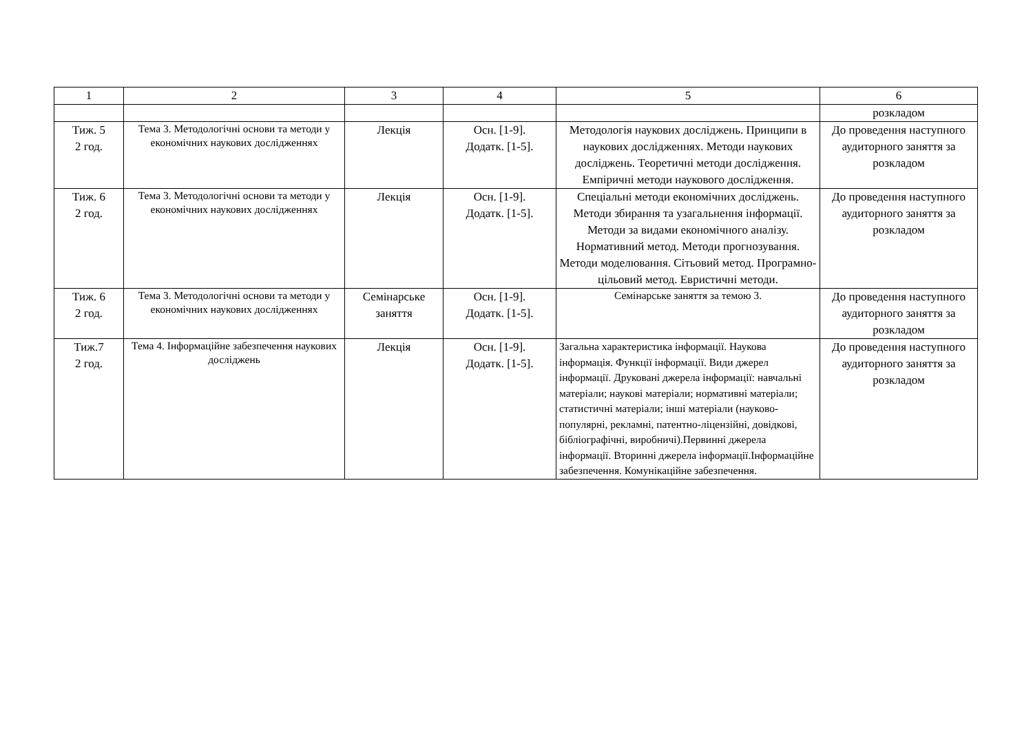| 1 | 2 | 3 | 4 | 5 | 6 |
| | | | | | розкладом |
| Тиж. 5 2 год. | Тема 3. Методологічні основи та методи у економічних наукових дослідженнях | Лекція | Осн. [1-9]. Додатк. [1-5]. | Методологія наукових досліджень. Принципи в наукових дослідженнях. Методи наукових досліджень. Теоретичні методи дослідження. Емпіричні методи наукового дослідження. | До проведення наступного аудиторного заняття за розкладом |
| Тиж. 6 2 год. | Тема 3. Методологічні основи та методи у економічних наукових дослідженнях | Лекція | Осн. [1-9]. Додатк. [1-5]. | Спеціальні методи економічних досліджень. Методи збирання та узагальнення інформації. Методи за видами економічного аналізу. Нормативний метод. Методи прогнозування. Методи моделювання. Сітьовий метод. Програмно-цільовий метод. Евристичні методи. | До проведення наступного аудиторного заняття за розкладом |
| Тиж. 6 2 год. | Тема 3. Методологічні основи та методи у економічних наукових дослідженнях | Семінарське заняття | Осн. [1-9]. Додатк. [1-5]. | Семінарське заняття за темою 3. | До проведення наступного аудиторного заняття за розкладом |
| Тиж.7 2 год. | Тема 4. Інформаційне забезпечення наукових досліджень | Лекція | Осн. [1-9]. Додатк. [1-5]. | Загальна характеристика інформації. Наукова інформація. Функції інформації. Види джерел інформації. Друковані джерела інформації: навчальні матеріали; наукові матеріали; нормативні матеріали; статистичні матеріали; інші матеріали (науково-популярні, рекламні, патентно-ліцензійні, довідкові, бібліографічні, виробничі).Первинні джерела інформації. Вторинні джерела інформації.Інформаційне забезпечення. Комунікаційне забезпечення. | До проведення наступного аудиторного заняття за розкладом |